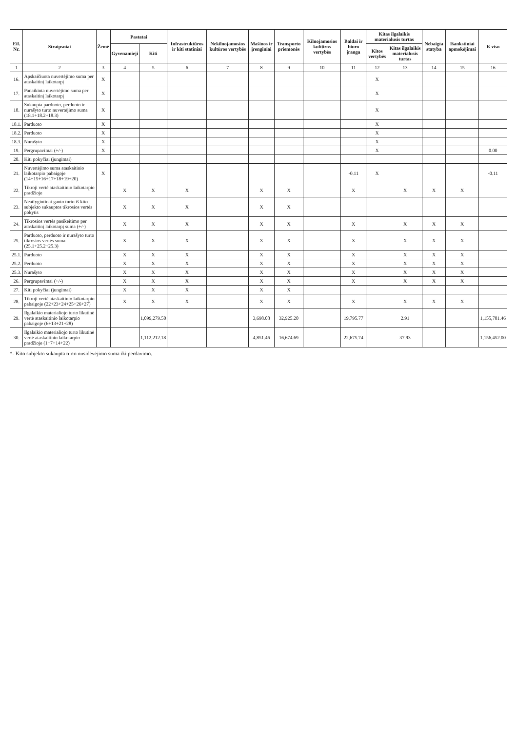| Eil. Nr. | Straipsniai | Žemė | Pastatai | | Infrastruktūros ir kiti statiniai | Nekilnojamosios kultūros vertybės | Mašinos ir įrenginiai | Transporto priemonės | Kilnojamosios kultūros vertybės | Baldai ir biuro įranga | Kitas ilgalaikis materialusis turtas | | Nebaigta statyba | Išankstiniai apmokėjimai | Iš viso |
| --- | --- | --- | --- | --- | --- | --- | --- | --- | --- | --- | --- | --- | --- | --- | --- |
| | | | Gyvenamieji | Kiti | | | | | | | Kitos vertybės | Kitas ilgalaikis materialusis turtas | | | |
| 1 | 2 | 3 | 4 | 5 | 6 | 7 | 8 | 9 | 10 | 11 | 12 | 13 | 14 | 15 | 16 |
| 16. | Apskaičiuota nuvertėjimo suma per ataskaitinį laikotarpį | X | | | | | | | | | X | | | | |
| 17. | Panaikinta nuvertėjimo suma per ataskaitinį laikotarpį | X | | | | | | | | | X | | | | |
| 18. | Sukaupta parduoto, perduoto ir nurašyto turto nuvertėjimo suma (18.1+18.2+18.3) | X | | | | | | | | | X | | | | |
| 18.1. | Parduoto | X | | | | | | | | | X | | | | |
| 18.2. | Perduoto | X | | | | | | | | | X | | | | |
| 18.3. | Nurašyto | X | | | | | | | | | X | | | | |
| 19. | Pergrupavimai (+/-) | X | | | | | | | | | X | | | | 0.00 |
| 20. | Kiti pokyčiai (jungimai) | | | | | | | | | | | | | | |
| 21. | Nuvertėjimo suma ataskaitinio laikotarpio pabaigoje (14+15+16+17+18+19+20) | X | | | | | | | | -0.11 | X | | | | -0.11 |
| 22. | Tikroji vertė ataskaitinio laikotarpio pradžioje | | X | X | X | | X | X | | X | | X | X | X | |
| 23. | Neatlygintinai gauto turto iš kito subjekto sukauptos tikrosios vertės pokytis | | X | X | X | | X | X | | | | | | | |
| 24. | Tikrosios vertės pasikeitimo per ataskaitinį laikotarpį suma (+/-) | | X | X | X | | X | X | | X | | X | X | X | |
| 25. | Parduoto, perduoto ir nurašyto turto tikrosios vertės suma (25.1+25.2+25.3) | | X | X | X | | X | X | | X | | X | X | X | |
| 25.1. | Parduoto | | X | X | X | | X | X | | X | | X | X | X | |
| 25.2. | Perduoto | | X | X | X | | X | X | | X | | X | X | X | |
| 25.3. | Nurašyto | | X | X | X | | X | X | | X | | X | X | X | |
| 26. | Pergrupavimai (+/-) | | X | X | X | | X | X | | X | | X | X | X | |
| 27. | Kiti pokyčiai (jungimai) | | X | X | X | | X | X | | | | | | | |
| 28. | Tikroji vertė ataskaitinio laikotarpio pabaigoje (22+23+24+25+26+27) | | X | X | X | | X | X | | X | | X | X | X | |
| 29. | Ilgalaikio materialiojo turto likutinė vertė ataskaitinio laikotarpio pabaigoje (6+13+21+28) | | | 1,099,279.50 | | | 3,698.08 | 32,925.20 | | 19,795.77 | | 2.91 | | | 1,155,701.46 |
| 30. | Ilgalaikio materialiojo turto likutinė vertė ataskaitinio laikotarpio pradžioje (1+7+14+22) | | | 1,112,212.18 | | | 4,851.46 | 16,674.69 | | 22,675.74 | | 37.93 | | | 1,156,452.00 |
*- Kito subjekto sukaupta turto nusidėvėjimo suma iki perdavimo.